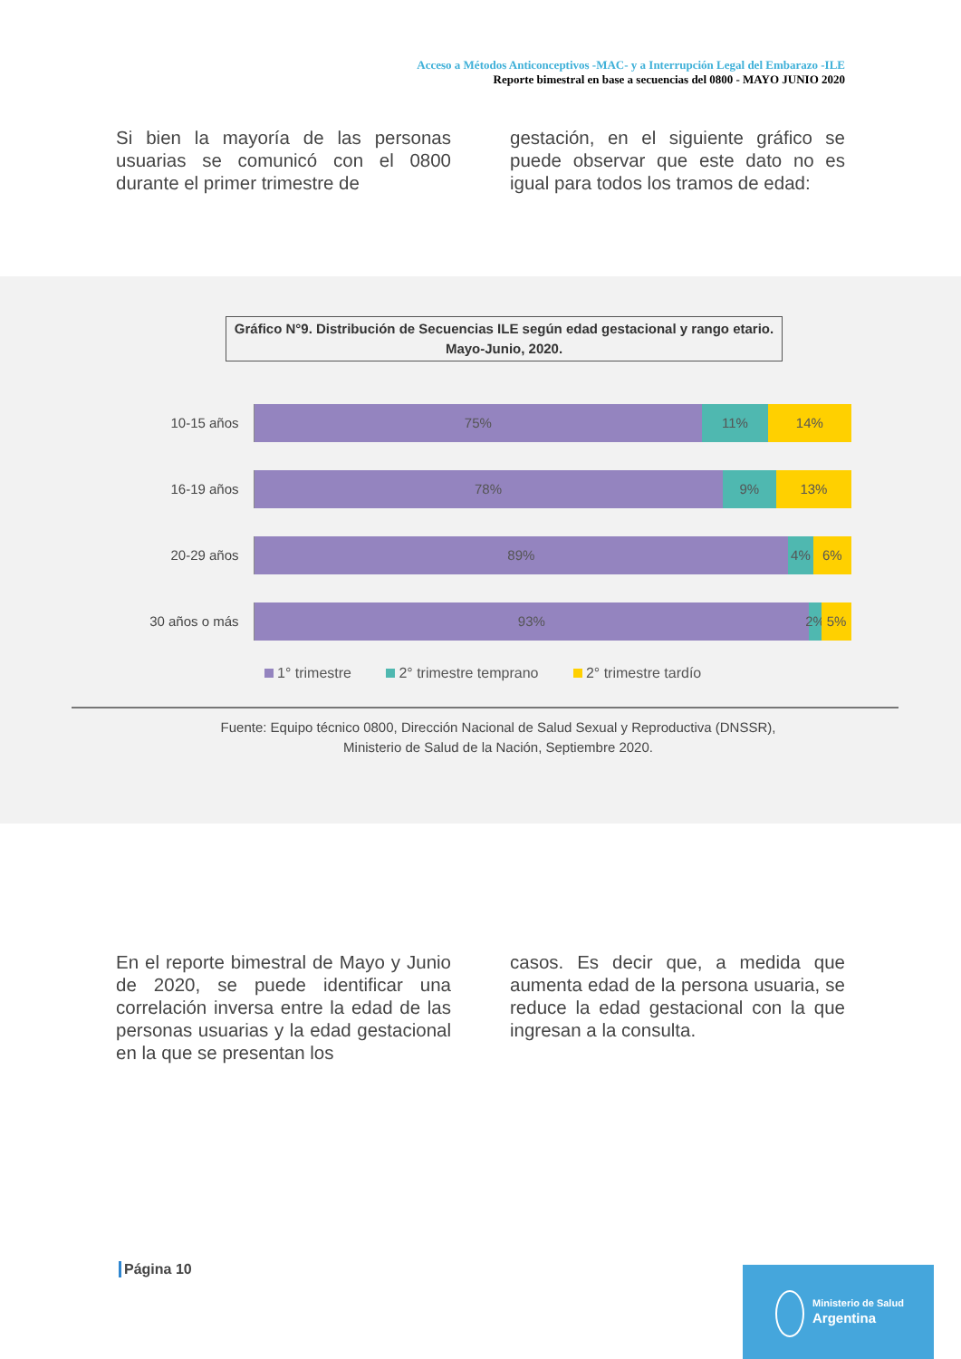Acceso a Métodos Anticonceptivos -MAC- y a Interrupción Legal del Embarazo -ILE
Reporte bimestral en base a secuencias del 0800 - MAYO JUNIO 2020
Si bien la mayoría de las personas usuarias se comunicó con el 0800 durante el primer trimestre de
gestación, en el siguiente gráfico se puede observar que este dato no es igual para todos los tramos de edad:
Gráfico N°9. Distribución de Secuencias ILE según edad gestacional y rango etario.
Mayo-Junio, 2020.
10-15 años
75% 11% 14%
16-19 años
78% 9% 13%
20-29 años
89% 4% 6%
30 años o más
93% 2% 5%
1° trimestre 2° trimestre temprano 2° trimestre tardío
Fuente: Equipo técnico 0800, Dirección Nacional de Salud Sexual y Reproductiva (DNSSR),
Ministerio de Salud de la Nación, Septiembre 2020.
En el reporte bimestral de Mayo y Junio de 2020, se puede identificar una correlación inversa entre la edad de las personas usuarias y la edad gestacional en la que se presentan los
casos. Es decir que, a medida que aumenta edad de la persona usuaria, se reduce la edad gestacional con la que ingresan a la consulta.
Página 10
Ministerio de Salud
Argentina